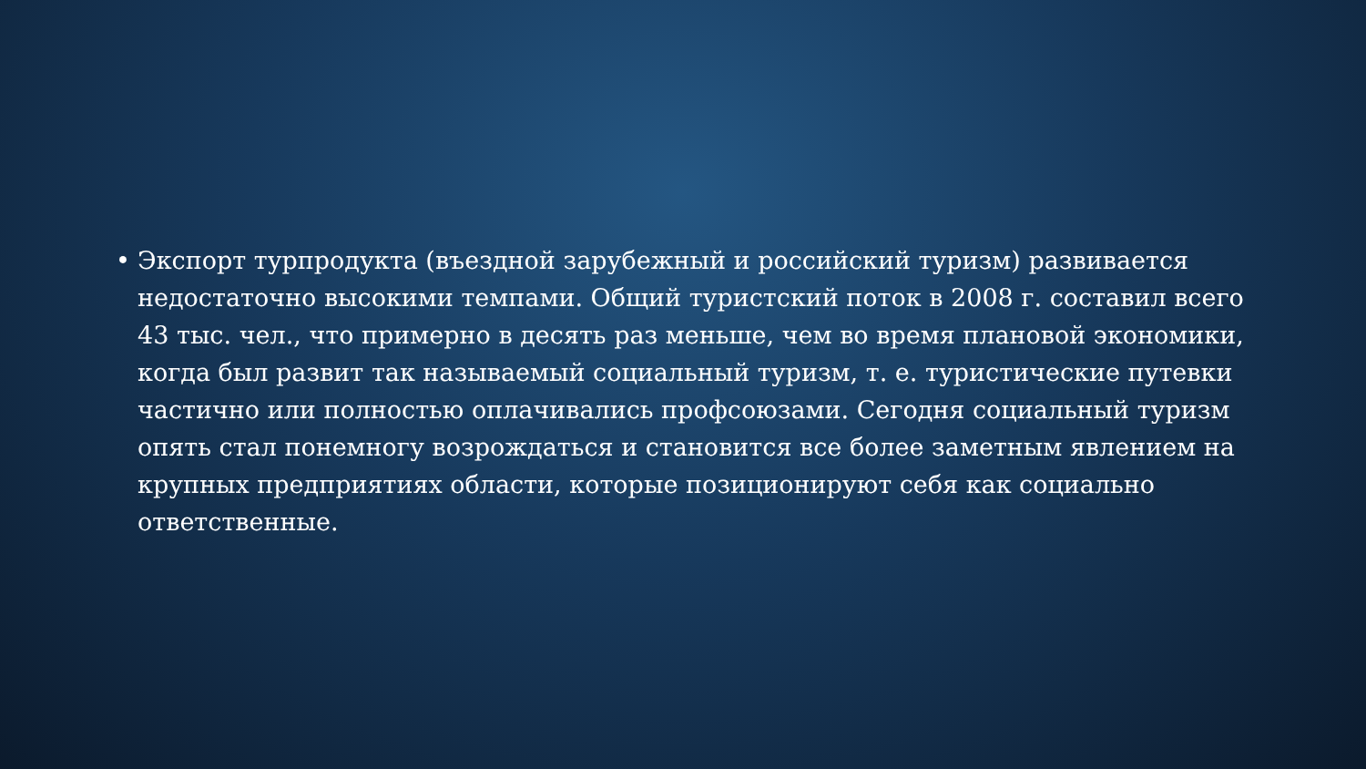• Экспорт турпродукта (въездной зарубежный и российский туризм) развивается недостаточно высокими темпами. Общий туристский поток в 2008 г. составил всего 43 тыс. чел., что примерно в десять раз меньше, чем во время плановой экономики, когда был развит так называемый социальный туризм, т. е. туристические путевки частично или полностью оплачивались профсоюзами. Сегодня социальный туризм опять стал понемногу возрождаться и становится все более заметным явлением на крупных предприятиях области, которые позиционируют себя как социально ответственные.